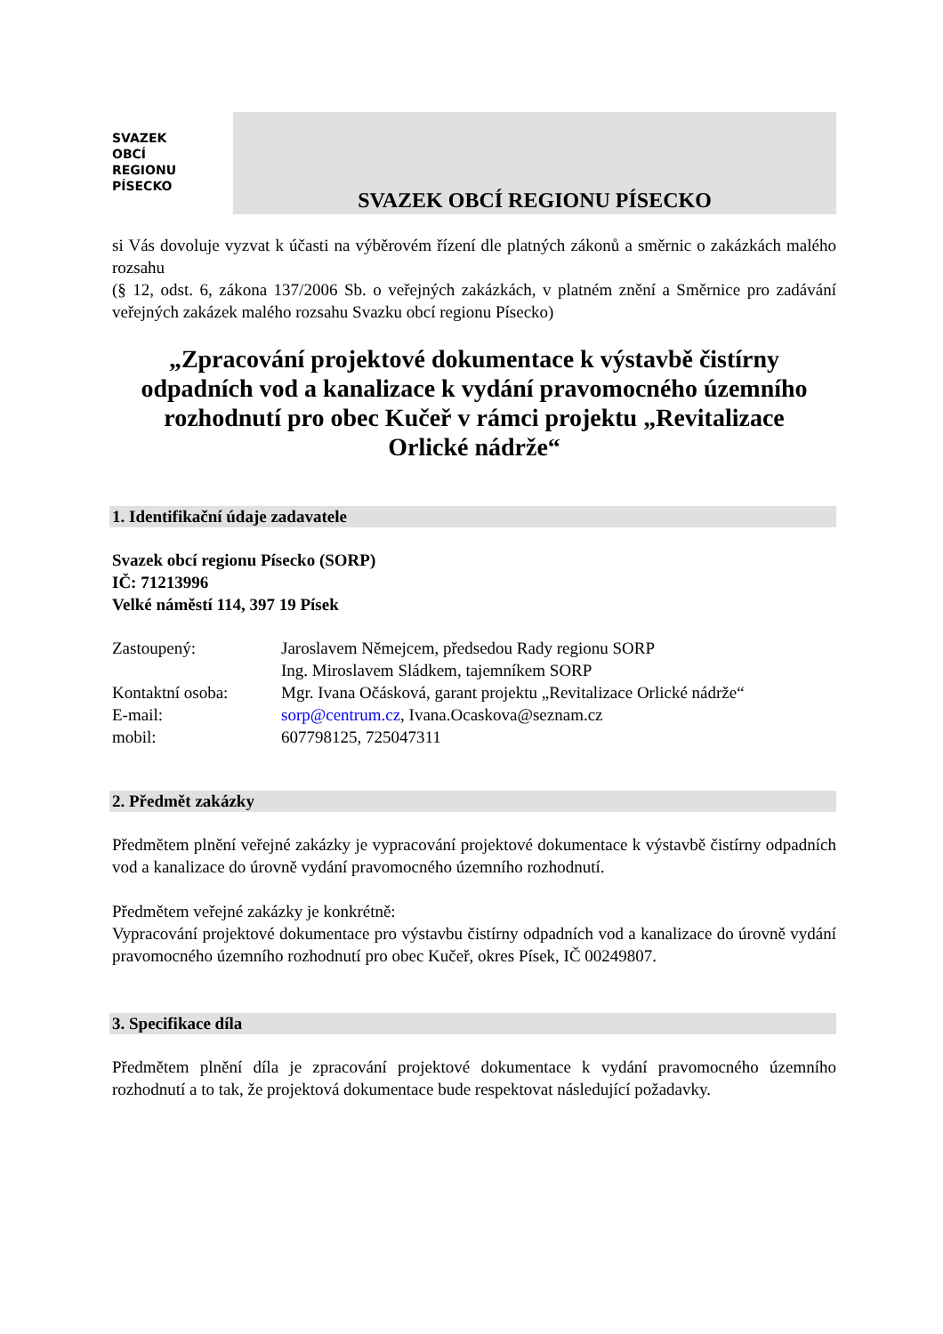SVAZEK
OBCÍ
REGIONU
PÍSECKO
SVAZEK OBCÍ REGIONU PÍSECKO
si Vás dovoluje vyzvat k účasti na výběrovém řízení dle platných zákonů a směrnic o zakázkách malého rozsahu
(§ 12, odst. 6, zákona 137/2006 Sb. o veřejných zakázkách, v platném znění a Směrnice pro zadávání veřejných zakázek malého rozsahu Svazku obcí regionu Písecko)
„Zpracování projektové dokumentace k výstavbě čistírny odpadních vod a kanalizace k vydání pravomocného územního rozhodnutí pro obec Kučeř v rámci projektu „Revitalizace Orlické nádrže“
1. Identifikační údaje zadavatele
Svazek obcí regionu Písecko (SORP)
IČ: 71213996
Velké náměstí 114, 397 19 Písek
Zastoupený:
Jaroslavem Němejcem, předsedou Rady regionu SORP
Ing. Miroslavem Sládkem, tajemníkem SORP
Kontaktní osoba:
Mgr. Ivana Očásková, garant projektu „Revitalizace Orlické nádrže“
E-mail:
sorp@centrum.cz, Ivana.Ocaskova@seznam.cz
mobil:
607798125, 725047311
2. Předmět zakázky
Předmětem plnění veřejné zakázky je vypracování projektové dokumentace k výstavbě čistírny odpadních vod a kanalizace do úrovně vydání pravomocného územního rozhodnutí.
Předmětem veřejné zakázky je konkrétně:
Vypracování projektové dokumentace pro výstavbu čistírny odpadních vod a kanalizace do úrovně vydání pravomocného územního rozhodnutí pro obec Kučeř, okres Písek, IČ 00249807.
3. Specifikace díla
Předmětem plnění díla je zpracování projektové dokumentace k vydání pravomocného územního rozhodnutí a to tak, že projektová dokumentace bude respektovat následující požadavky.